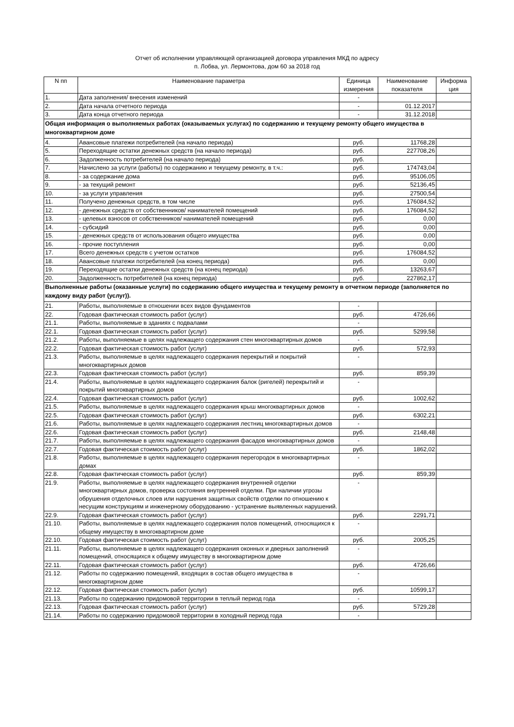Отчет об исполнении управляющей организацией договора управления МКД по адресу
п. Лобва, ул. Лермонтова, дом 60 за 2018 год
| N пп | Наименование параметра | Единица измерения | Наименование показателя | Информа ция |
| --- | --- | --- | --- | --- |
| 1. | Дата заполнения/ внесения изменений | - | | |
| 2. | Дата начала отчетного периода | - | 01.12.2017 | |
| 3. | Дата конца отчетного периода | - | 31.12.2018 | |
| Общая информация о выполняемых работах (оказываемых услугах) по содержанию и текущему ремонту общего имущества в многоквартирном доме | | | | |
| 4. | Авансовые платежи потребителей (на начало периода) | руб. | 11768,28 | |
| 5. | Переходящие остатки денежных средств (на начало периода) | руб. | 227708,26 | |
| 6. | Задолженность потребителей (на начало периода) | руб. | | |
| 7. | Начислено за услуги (работы) по содержанию и текущему ремонту, в т.ч.: | руб. | 174743,04 | |
| 8. | - за содержание дома | руб. | 95106,05 | |
| 9. | - за текущий ремонт | руб. | 52136,45 | |
| 10. | - за услуги управления | руб. | 27500,54 | |
| 11. | Получено денежных средств, в том числе | руб. | 176084,52 | |
| 12. | - денежных средств от собственников/ нанимателей помещений | руб. | 176084,52 | |
| 13. | - целевых взносов от собственников/ нанимателей помещений | руб. | 0,00 | |
| 14. | - субсидий | руб. | 0,00 | |
| 15. | - денежных средств от использования общего имущества | руб. | 0,00 | |
| 16. | - прочие поступления | руб. | 0,00 | |
| 17. | Всего денежных средств с учетом остатков | руб. | 176084,52 | |
| 18. | Авансовые платежи потребителей (на конец периода) | руб. | 0,00 | |
| 19. | Переходящие остатки денежных средств (на конец периода) | руб. | 13263,67 | |
| 20. | Задолженность потребителей (на конец периода) | руб. | 227862,17 | |
| Выполненные работы (оказанные услуги) по содержанию общего имущества и текущему ремонту в отчетном периоде (заполняется по каждому виду работ (услуг)). | | | | |
| 21. | Работы, выполняемые в отношении всех видов фундаментов | - | | |
| 22. | Годовая фактическая стоимость работ (услуг) | руб. | 4726,66 | |
| 21.1. | Работы, выполняемые в зданиях с подвалами | - | | |
| 22.1. | Годовая фактическая стоимость работ (услуг) | руб. | 5299,58 | |
| 21.2. | Работы, выполняемые в целях надлежащего содержания стен многоквартирных домов | - | | |
| 22.2. | Годовая фактическая стоимость работ (услуг) | руб. | 572,93 | |
| 21.3. | Работы, выполняемые в целях надлежащего содержания перекрытий и покрытий многоквартирных домов | - | | |
| 22.3. | Годовая фактическая стоимость работ (услуг) | руб. | 859,39 | |
| 21.4. | Работы, выполняемые в целях надлежащего содержания балок (ригелей) перекрытий и покрытий многоквартирных домов | - | | |
| 22.4. | Годовая фактическая стоимость работ (услуг) | руб. | 1002,62 | |
| 21.5. | Работы, выполняемые в целях надлежащего содержания крыш многоквартирных домов | - | | |
| 22.5. | Годовая фактическая стоимость работ (услуг) | руб. | 6302,21 | |
| 21.6. | Работы, выполняемые в целях надлежащего содержания лестниц многоквартирных домов | - | | |
| 22.6. | Годовая фактическая стоимость работ (услуг) | руб. | 2148,48 | |
| 21.7. | Работы, выполняемые в целях надлежащего содержания фасадов многоквартирных домов | - | | |
| 22.7. | Годовая фактическая стоимость работ (услуг) | руб. | 1862,02 | |
| 21.8. | Работы, выполняемые в целях надлежащего содержания перегородок в многоквартирных домах | - | | |
| 22.8. | Годовая фактическая стоимость работ (услуг) | руб. | 859,39 | |
| 21.9. | Работы, выполняемые в целях надлежащего содержания внутренней отделки многоквартирных домов, проверка состояния внутренней отделки. При наличии угрозы обрушения отделочных слоев или нарушения защитных свойств отделки по отношению к несущим конструкциям и инженерному оборудованию - устранение выявленных нарушений. | - | | |
| 22.9. | Годовая фактическая стоимость работ (услуг) | руб. | 2291,71 | |
| 21.10. | Работы, выполняемые в целях надлежащего содержания полов помещений, относящихся к общему имуществу в многоквартирном доме | - | | |
| 22.10. | Годовая фактическая стоимость работ (услуг) | руб. | 2005,25 | |
| 21.11. | Работы, выполняемые в целях надлежащего содержания оконных и дверных заполнений помещений, относящихся к общему имуществу в многоквартирном доме | - | | |
| 22.11. | Годовая фактическая стоимость работ (услуг) | руб. | 4726,66 | |
| 21.12. | Работы по содержанию помещений, входящих в состав общего имущества в многоквартирном доме | - | | |
| 22.12. | Годовая фактическая стоимость работ (услуг) | руб. | 10599,17 | |
| 21.13. | Работы по содержанию придомовой территории в теплый период года | - | | |
| 22.13. | Годовая фактическая стоимость работ (услуг) | руб. | 5729,28 | |
| 21.14. | Работы по содержанию придомовой территории в холодный период года | - | | |